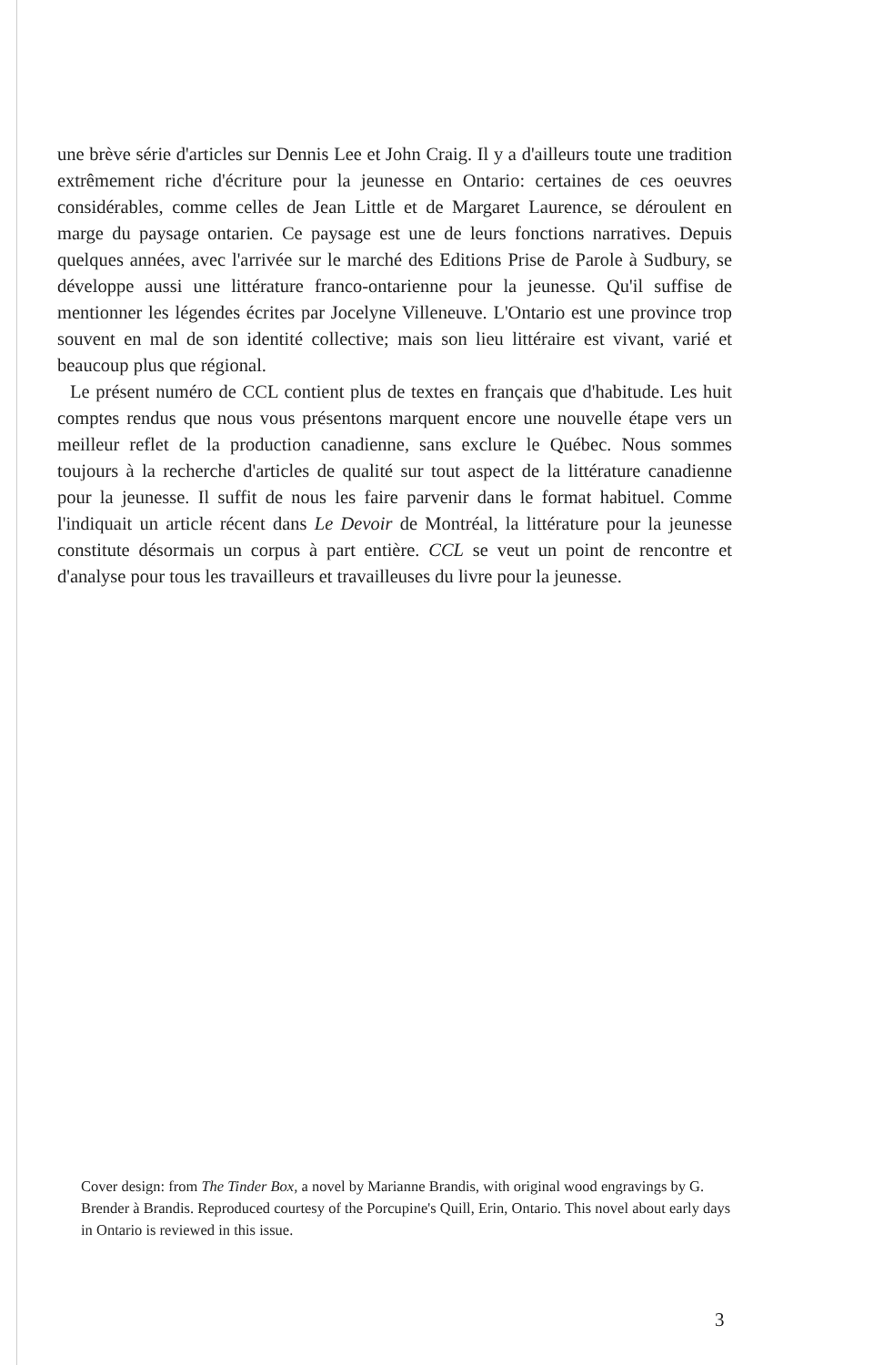une brève série d'articles sur Dennis Lee et John Craig. Il y a d'ailleurs toute une tradition extrêmement riche d'écriture pour la jeunesse en Ontario: certaines de ces oeuvres considérables, comme celles de Jean Little et de Margaret Laurence, se déroulent en marge du paysage ontarien. Ce paysage est une de leurs fonctions narratives. Depuis quelques années, avec l'arrivée sur le marché des Editions Prise de Parole à Sudbury, se développe aussi une littérature franco-ontarienne pour la jeunesse. Qu'il suffise de mentionner les légendes écrites par Jocelyne Villeneuve. L'Ontario est une province trop souvent en mal de son identité collective; mais son lieu littéraire est vivant, varié et beaucoup plus que régional.
Le présent numéro de CCL contient plus de textes en français que d'habitude. Les huit comptes rendus que nous vous présentons marquent encore une nouvelle étape vers un meilleur reflet de la production canadienne, sans exclure le Québec. Nous sommes toujours à la recherche d'articles de qualité sur tout aspect de la littérature canadienne pour la jeunesse. Il suffit de nous les faire parvenir dans le format habituel. Comme l'indiquait un article récent dans Le Devoir de Montréal, la littérature pour la jeunesse constitute désormais un corpus à part entière. CCL se veut un point de rencontre et d'analyse pour tous les travailleurs et travailleuses du livre pour la jeunesse.
Cover design: from The Tinder Box, a novel by Marianne Brandis, with original wood engravings by G. Brender à Brandis. Reproduced courtesy of the Porcupine's Quill, Erin, Ontario. This novel about early days in Ontario is reviewed in this issue.
3